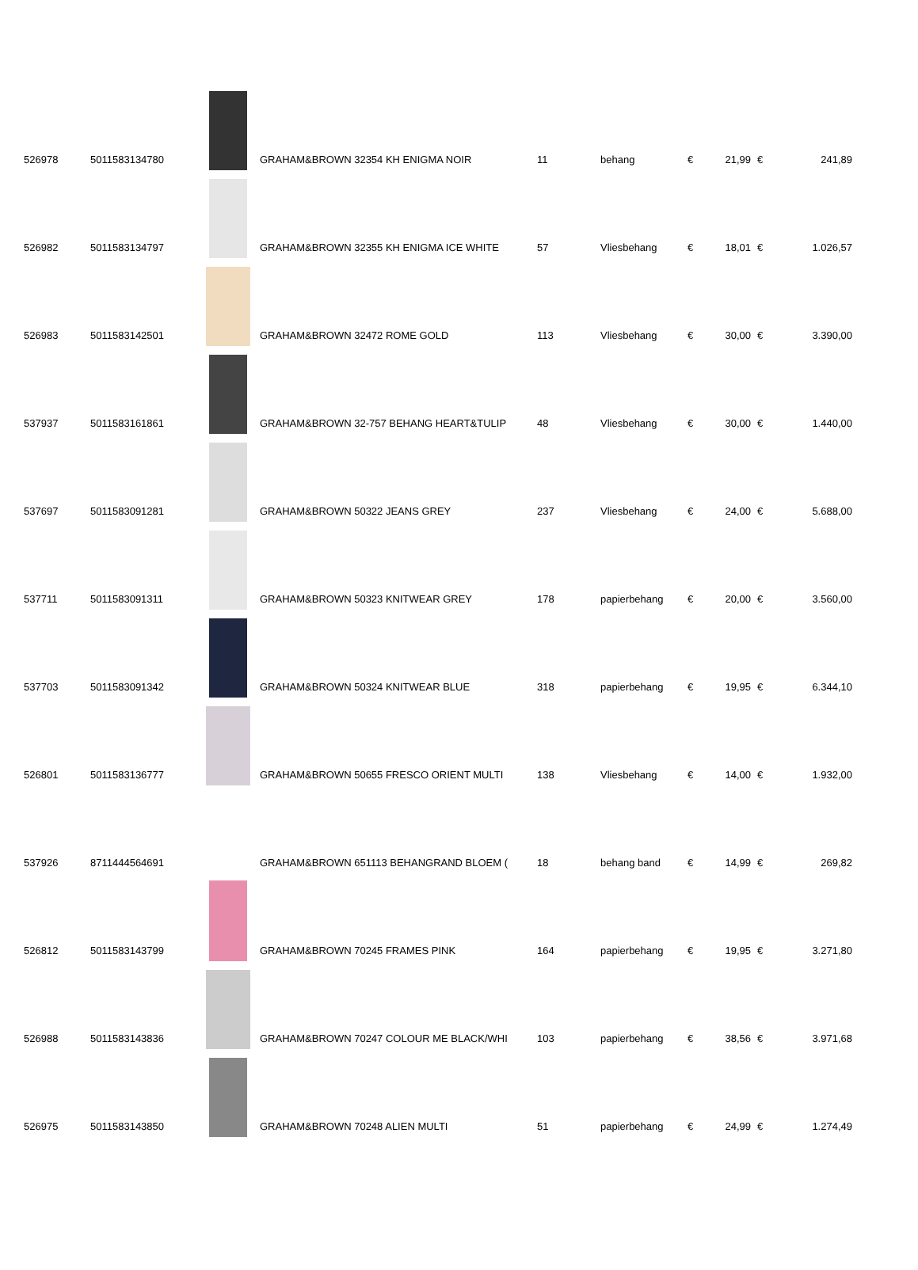| 526978 | 5011583134780 | | GRAHAM&BROWN 32354 KH ENIGMA NOIR | 11 | behang | € | 21,99 | € | 241,89 |
| 526982 | 5011583134797 | | GRAHAM&BROWN 32355 KH ENIGMA ICE WHITE | 57 | Vliesbehang | € | 18,01 | € | 1.026,57 |
| 526983 | 5011583142501 | | GRAHAM&BROWN 32472 ROME GOLD | 113 | Vliesbehang | € | 30,00 | € | 3.390,00 |
| 537937 | 5011583161861 | | GRAHAM&BROWN 32-757 BEHANG HEART&TULIP | 48 | Vliesbehang | € | 30,00 | € | 1.440,00 |
| 537697 | 5011583091281 | | GRAHAM&BROWN 50322 JEANS GREY | 237 | Vliesbehang | € | 24,00 | € | 5.688,00 |
| 537711 | 5011583091311 | | GRAHAM&BROWN 50323 KNITWEAR GREY | 178 | papierbehang | € | 20,00 | € | 3.560,00 |
| 537703 | 5011583091342 | | GRAHAM&BROWN 50324 KNITWEAR BLUE | 318 | papierbehang | € | 19,95 | € | 6.344,10 |
| 526801 | 5011583136777 | | GRAHAM&BROWN 50655 FRESCO ORIENT MULTI | 138 | Vliesbehang | € | 14,00 | € | 1.932,00 |
| 537926 | 8711444564691 | | GRAHAM&BROWN 651113 BEHANGRAND BLOEM ( | 18 | behang band | € | 14,99 | € | 269,82 |
| 526812 | 5011583143799 | | GRAHAM&BROWN 70245 FRAMES PINK | 164 | papierbehang | € | 19,95 | € | 3.271,80 |
| 526988 | 5011583143836 | | GRAHAM&BROWN 70247 COLOUR ME BLACK/WHI | 103 | papierbehang | € | 38,56 | € | 3.971,68 |
| 526975 | 5011583143850 | | GRAHAM&BROWN 70248 ALIEN MULTI | 51 | papierbehang | € | 24,99 | € | 1.274,49 |